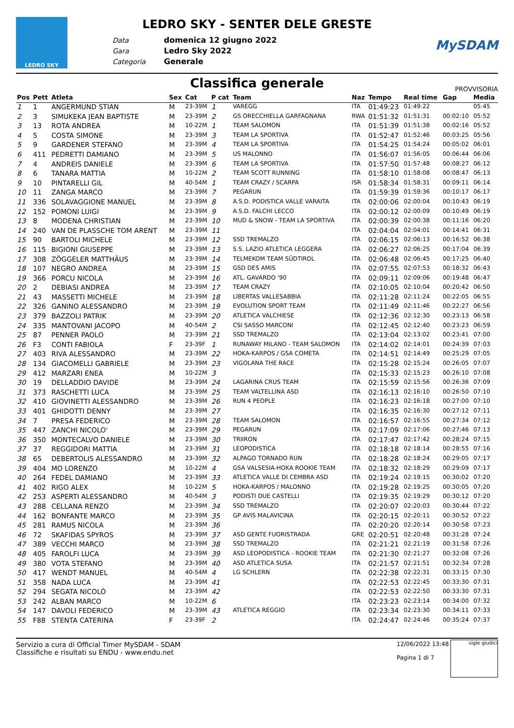LEDRO SKY
LEDRO SKY - SENTER DELE GRESTE
Data domenica 12 giugno 2022
Gara Ledro Sky 2022
Categoria Generale
MySDAM
Classifica generale
PROVVISORIA
| Pos | Pett | Atleta | Sex | Cat | P cat | Team | Naz | Tempo | Real time | Gap | Media |
| --- | --- | --- | --- | --- | --- | --- | --- | --- | --- | --- | --- |
| 1 | 1 | ANGERMUND STIAN | M | 23-39M | 1 | VAREGG | ITA | 01:49:23 | 01:49:22 | | 05:45 |
| 2 | 3 | SIMUKEKA JEAN BAPTISTE | M | 23-39M | 2 | GS ORECCHIELLA GARFAGNANA | RWA | 01:51:32 | 01:51:31 | 00:02:10 | 05:52 |
| 3 | 13 | ROTA ANDREA | M | 10-22M | 1 | TEAM SALOMON | ITA | 01:51:39 | 01:51:38 | 00:02:16 | 05:52 |
| 4 | 5 | COSTA SIMONE | M | 23-39M | 3 | TEAM LA SPORTIVA | ITA | 01:52:47 | 01:52:46 | 00:03:25 | 05:56 |
| 5 | 9 | GARDENER STEFANO | M | 23-39M | 4 | TEAM LA SPORTIVA | ITA | 01:54:25 | 01:54:24 | 00:05:02 | 06:01 |
| 6 | 411 | PEDRETTI DAMIANO | M | 23-39M | 5 | US MALONNO | ITA | 01:56:07 | 01:56:05 | 00:06:44 | 06:06 |
| 7 | 4 | ANDREIS DANIELE | M | 23-39M | 6 | TEAM LA SPORTIVA | ITA | 01:57:50 | 01:57:48 | 00:08:27 | 06:12 |
| 8 | 6 | TANARA MATTIA | M | 10-22M | 2 | TEAM SCOTT RUNNING | ITA | 01:58:10 | 01:58:08 | 00:08:47 | 06:13 |
| 9 | 10 | PINTARELLI GIL | M | 40-54M | 1 | TEAM CRAZY / SCARPA | ISR | 01:58:34 | 01:58:31 | 00:09:11 | 06:14 |
| 10 | 11 | ZANGA MARCO | M | 23-39M | 7 | PEGARUN | ITA | 01:59:39 | 01:59:36 | 00:10:17 | 06:17 |
| 11 | 336 | SOLAVAGGIONE MANUEL | M | 23-39M | 8 | A.S.D. PODISTICA VALLE VARAITA | ITA | 02:00:06 | 02:00:04 | 00:10:43 | 06:19 |
| 12 | 152 | POMONI LUIGI | M | 23-39M | 9 | A.S.D. FALCHI LECCO | ITA | 02:00:12 | 02:00:09 | 00:10:49 | 06:19 |
| 13 | 8 | MODENA CHRISTIAN | M | 23-39M | 10 | MUD & SNOW - TEAM LA SPORTIVA | ITA | 02:00:39 | 02:00:38 | 00:11:16 | 06:20 |
| 14 | 240 | VAN DE PLASSCHE TOM ARENT | M | 23-39M | 11 | | ITA | 02:04:04 | 02:04:01 | 00:14:41 | 06:31 |
| 15 | 90 | BARTOLI MICHELE | M | 23-39M | 12 | SSD TREMALZO | ITA | 02:06:15 | 02:06:13 | 00:16:52 | 06:38 |
| 16 | 115 | BIGIONI GIUSEPPE | M | 23-39M | 13 | S.S. LAZIO ATLETICA LEGGERA | ITA | 02:06:27 | 02:06:25 | 00:17:04 | 06:39 |
| 17 | 308 | ZÖGGELER MATTHÄUS | M | 23-39M | 14 | TELMEKOM TEAM SÜDTIROL | ITA | 02:06:48 | 02:06:45 | 00:17:25 | 06:40 |
| 18 | 107 | NEGRO ANDREA | M | 23-39M | 15 | GSD DES AMIS | ITA | 02:07:55 | 02:07:53 | 00:18:32 | 06:43 |
| 19 | 366 | PORCU NICOLA | M | 23-39M | 16 | ATL. GAVARDO '90 | ITA | 02:09:11 | 02:09:06 | 00:19:48 | 06:47 |
| 20 | 2 | DEBIASI ANDREA | M | 23-39M | 17 | TEAM CRAZY | ITA | 02:10:05 | 02:10:04 | 00:20:42 | 06:50 |
| 21 | 43 | MASSETTI MICHELE | M | 23-39M | 18 | LIBERTAS VALLESABBIA | ITA | 02:11:28 | 02:11:24 | 00:22:05 | 06:55 |
| 22 | 326 | GANINO ALESSANDRO | M | 23-39M | 19 | EVOLUTION SPORT TEAM | ITA | 02:11:49 | 02:11:46 | 00:22:27 | 06:56 |
| 23 | 379 | BAZZOLI PATRIK | M | 23-39M | 20 | ATLETICA VALCHIESE | ITA | 02:12:36 | 02:12:30 | 00:23:13 | 06:58 |
| 24 | 335 | MANTOVANI JACOPO | M | 40-54M | 2 | CSI SASSO MARCONI | ITA | 02:12:45 | 02:12:40 | 00:23:23 | 06:59 |
| 25 | 87 | PENNER PAOLO | M | 23-39M | 21 | SSD TREMALZO | ITA | 02:13:04 | 02:13:02 | 00:23:41 | 07:00 |
| 26 | F3 | CONTI FABIOLA | F | 23-39F | 1 | RUNAWAY MILANO - TEAM SALOMON | ITA | 02:14:02 | 02:14:01 | 00:24:39 | 07:03 |
| 27 | 403 | RIVA ALESSANDRO | M | 23-39M | 22 | HOKA-KARPOS / GSA COMETA | ITA | 02:14:51 | 02:14:49 | 00:25:29 | 07:05 |
| 28 | 134 | GIACOMELLI GABRIELE | M | 23-39M | 23 | VIGOLANA THE RACE | ITA | 02:15:28 | 02:15:24 | 00:26:05 | 07:07 |
| 29 | 412 | MARZARI ENEA | M | 10-22M | 3 | | ITA | 02:15:33 | 02:15:23 | 00:26:10 | 07:08 |
| 30 | 19 | DELLADDIO DAVIDE | M | 23-39M | 24 | LAGARINA CRUS TEAM | ITA | 02:15:59 | 02:15:56 | 00:26:36 | 07:09 |
| 31 | 373 | RASCHETTI LUCA | M | 23-39M | 25 | TEAM VALTELLINA ASD | ITA | 02:16:13 | 02:16:10 | 00:26:50 | 07:10 |
| 32 | 410 | GIOVINETTI ALESSANDRO | M | 23-39M | 26 | RUN 4 PEOPLE | ITA | 02:16:23 | 02:16:18 | 00:27:00 | 07:10 |
| 33 | 401 | GHIDOTTI DENNY | M | 23-39M | 27 | | ITA | 02:16:35 | 02:16:30 | 00:27:12 | 07:11 |
| 34 | 7 | PRESA FEDERICO | M | 23-39M | 28 | TEAM SALOMON | ITA | 02:16:57 | 02:16:55 | 00:27:34 | 07:12 |
| 35 | 447 | ZANCHI NICOLO' | M | 23-39M | 29 | PEGARUN | ITA | 02:17:09 | 02:17:06 | 00:27:46 | 07:13 |
| 36 | 350 | MONTECALVO DANIELE | M | 23-39M | 30 | TRIIRON | ITA | 02:17:47 | 02:17:42 | 00:28:24 | 07:15 |
| 37 | 37 | REGGIDORI MATTIA | M | 23-39M | 31 | LEOPODISTICA | ITA | 02:18:18 | 02:18:14 | 00:28:55 | 07:16 |
| 38 | 65 | DEBERTOLIS ALESSANDRO | M | 23-39M | 32 | ALPAGO TORNADO RUN | ITA | 02:18:28 | 02:18:24 | 00:29:05 | 07:17 |
| 39 | 404 | MO LORENZO | M | 10-22M | 4 | GSA VALSESIA-HOKA ROOKIE TEAM | ITA | 02:18:32 | 02:18:29 | 00:29:09 | 07:17 |
| 40 | 264 | FEDEL DAMIANO | M | 23-39M | 33 | ATLETICA VALLE DI CEMBRA ASD | ITA | 02:19:24 | 02:19:15 | 00:30:02 | 07:20 |
| 41 | 402 | RIGO ALEX | M | 10-22M | 5 | HOKA-KARPOS / MALONNO | ITA | 02:19:28 | 02:19:25 | 00:30:05 | 07:20 |
| 42 | 253 | ASPERTI ALESSANDRO | M | 40-54M | 3 | PODISTI DUE CASTELLI | ITA | 02:19:35 | 02:19:29 | 00:30:12 | 07:20 |
| 43 | 288 | CELLANA RENZO | M | 23-39M | 34 | SSD TREMALZO | ITA | 02:20:07 | 02:20:03 | 00:30:44 | 07:22 |
| 44 | 162 | BONFANTE MARCO | M | 23-39M | 35 | GP AVIS MALAVICINA | ITA | 02:20:15 | 02:20:11 | 00:30:52 | 07:22 |
| 45 | 281 | RAMUS NICOLA | M | 23-39M | 36 | | ITA | 02:20:20 | 02:20:14 | 00:30:58 | 07:23 |
| 46 | 72 | SKAFIDAS SPYROS | M | 23-39M | 37 | ASD GENTE FUORISTRADA | GRE | 02:20:51 | 02:20:48 | 00:31:28 | 07:24 |
| 47 | 389 | VECCHI MARCO | M | 23-39M | 38 | SSD TREMALZO | ITA | 02:21:21 | 02:21:19 | 00:31:58 | 07:26 |
| 48 | 405 | FAROLFI LUCA | M | 23-39M | 39 | ASD LEOPODISTICA - ROOKIE TEAM | ITA | 02:21:30 | 02:21:27 | 00:32:08 | 07:26 |
| 49 | 380 | VOTA STEFANO | M | 23-39M | 40 | ASD ATLETICA SUSA | ITA | 02:21:57 | 02:21:51 | 00:32:34 | 07:28 |
| 50 | 417 | WENDT MANUEL | M | 40-54M | 4 | LG SCHLERN | ITA | 02:22:38 | 02:22:31 | 00:33:15 | 07:30 |
| 51 | 358 | NADA LUCA | M | 23-39M | 41 | | ITA | 02:22:53 | 02:22:45 | 00:33:30 | 07:31 |
| 52 | 294 | SEGATA NICOLÒ | M | 23-39M | 42 | | ITA | 02:22:53 | 02:22:50 | 00:33:30 | 07:31 |
| 53 | 242 | ALBAN MARCO | M | 10-22M | 6 | | ITA | 02:23:23 | 02:23:14 | 00:34:00 | 07:32 |
| 54 | 147 | DAVOLI FEDERICO | M | 23-39M | 43 | ATLETICA REGGIO | ITA | 02:23:34 | 02:23:30 | 00:34:11 | 07:33 |
| 55 | F88 | STENTA CATERINA | F | 23-39F | 2 | | ITA | 02:24:47 | 02:24:46 | 00:35:24 | 07:37 |
Servizio a cura di Official Timer MySDAM - SDAM
Classifiche e risultati su ENDU - www.endu.net
12/06/2022 13:48
Pagina 1 di 7
sigle giudici